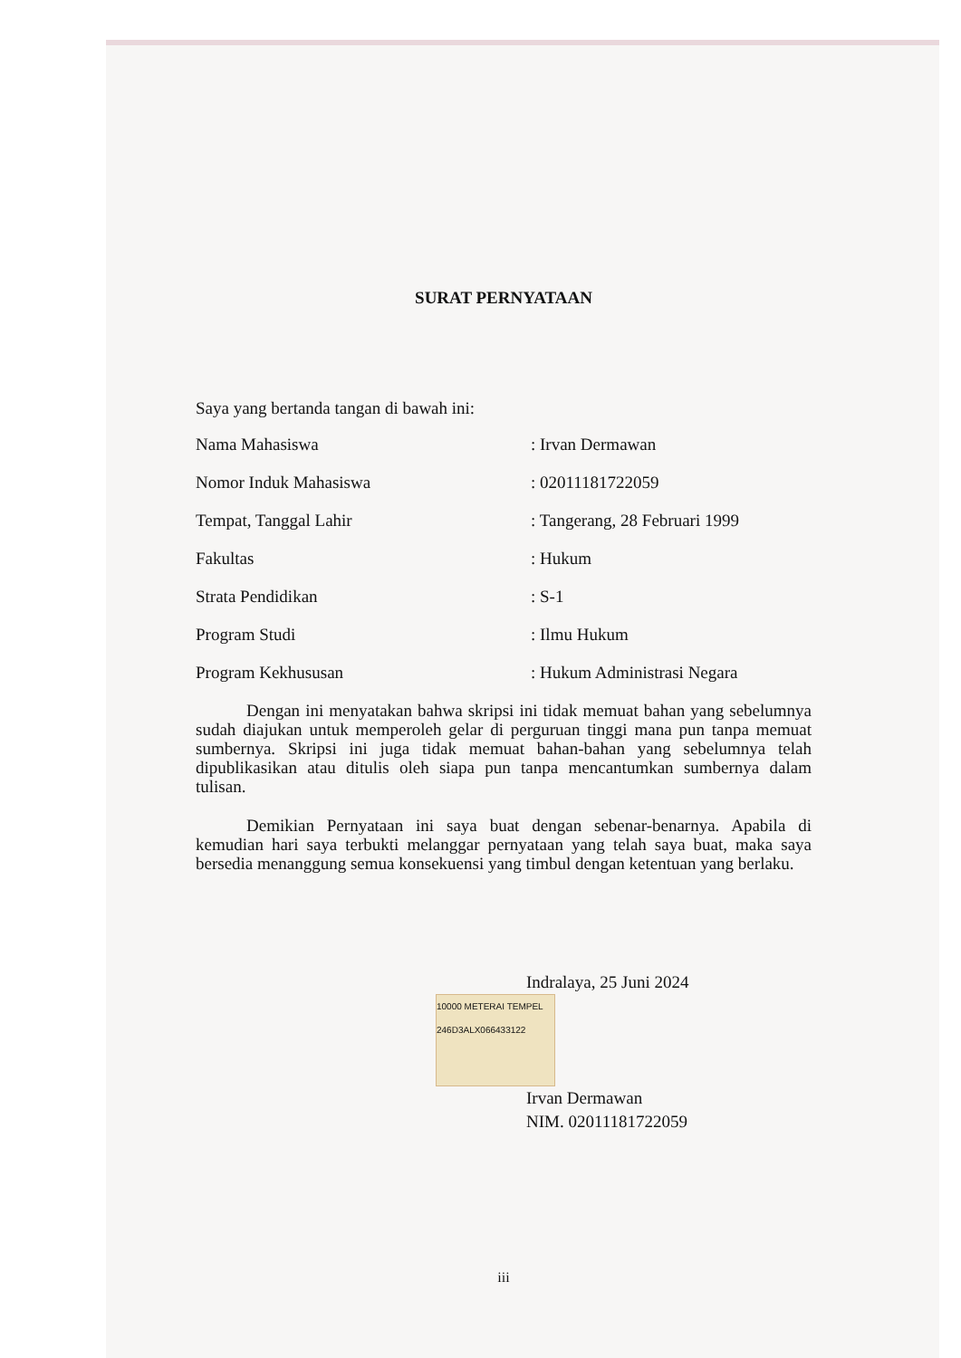SURAT PERNYATAAN
Saya yang bertanda tangan di bawah ini:
Nama Mahasiswa : Irvan Dermawan
Nomor Induk Mahasiswa : 02011181722059
Tempat, Tanggal Lahir : Tangerang, 28 Februari 1999
Fakultas : Hukum
Strata Pendidikan : S-1
Program Studi : Ilmu Hukum
Program Kekhususan : Hukum Administrasi Negara
Dengan ini menyatakan bahwa skripsi ini tidak memuat bahan yang sebelumnya sudah diajukan untuk memperoleh gelar di perguruan tinggi mana pun tanpa memuat sumbernya. Skripsi ini juga tidak memuat bahan-bahan yang sebelumnya telah dipublikasikan atau ditulis oleh siapa pun tanpa mencantumkan sumbernya dalam tulisan.
Demikian Pernyataan ini saya buat dengan sebenar-benarnya. Apabila di kemudian hari saya terbukti melanggar pernyataan yang telah saya buat, maka saya bersedia menanggung semua konsekuensi yang timbul dengan ketentuan yang berlaku.
Indralaya, 25 Juni 2024
10000 METERAI TEMPEL 246D3ALX066433122
Irvan Dermawan
NIM. 02011181722059
iii